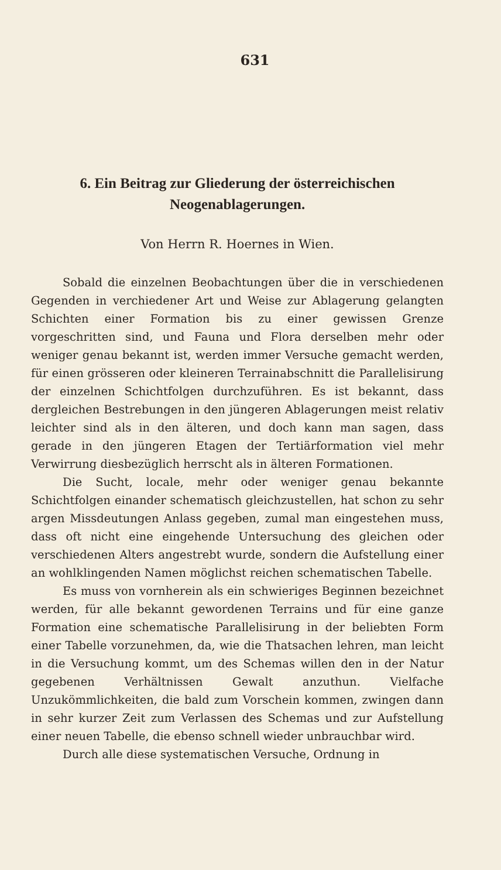631
6. Ein Beitrag zur Gliederung der österreichischen Neogenablagerungen.
Von Herrn R. Hoernes in Wien.
Sobald die einzelnen Beobachtungen über die in verschiedenen Gegenden in verchiedener Art und Weise zur Ablagerung gelangten Schichten einer Formation bis zu einer gewissen Grenze vorgeschritten sind, und Fauna und Flora derselben mehr oder weniger genau bekannt ist, werden immer Versuche gemacht werden, für einen grösseren oder kleineren Terrainabschnitt die Parallelisirung der einzelnen Schichtfolgen durchzuführen. Es ist bekannt, dass dergleichen Bestrebungen in den jüngeren Ablagerungen meist relativ leichter sind als in den älteren, und doch kann man sagen, dass gerade in den jüngeren Etagen der Tertiärformation viel mehr Verwirrung diesbezüglich herrscht als in älteren Formationen.
Die Sucht, locale, mehr oder weniger genau bekannte Schichtfolgen einander schematisch gleichzustellen, hat schon zu sehr argen Missdeutungen Anlass gegeben, zumal man eingestehen muss, dass oft nicht eine eingehende Untersuchung des gleichen oder verschiedenen Alters angestrebt wurde, sondern die Aufstellung einer an wohlklingenden Namen möglichst reichen schematischen Tabelle.
Es muss von vornherein als ein schwieriges Beginnen bezeichnet werden, für alle bekannt gewordenen Terrains und für eine ganze Formation eine schematische Parallelisirung in der beliebten Form einer Tabelle vorzunehmen, da, wie die Thatsachen lehren, man leicht in die Versuchung kommt, um des Schemas willen den in der Natur gegebenen Verhältnissen Gewalt anzuthun. Vielfache Unzukömmlichkeiten, die bald zum Vorschein kommen, zwingen dann in sehr kurzer Zeit zum Verlassen des Schemas und zur Aufstellung einer neuen Tabelle, die ebenso schnell wieder unbrauchbar wird.
Durch alle diese systematischen Versuche, Ordnung in